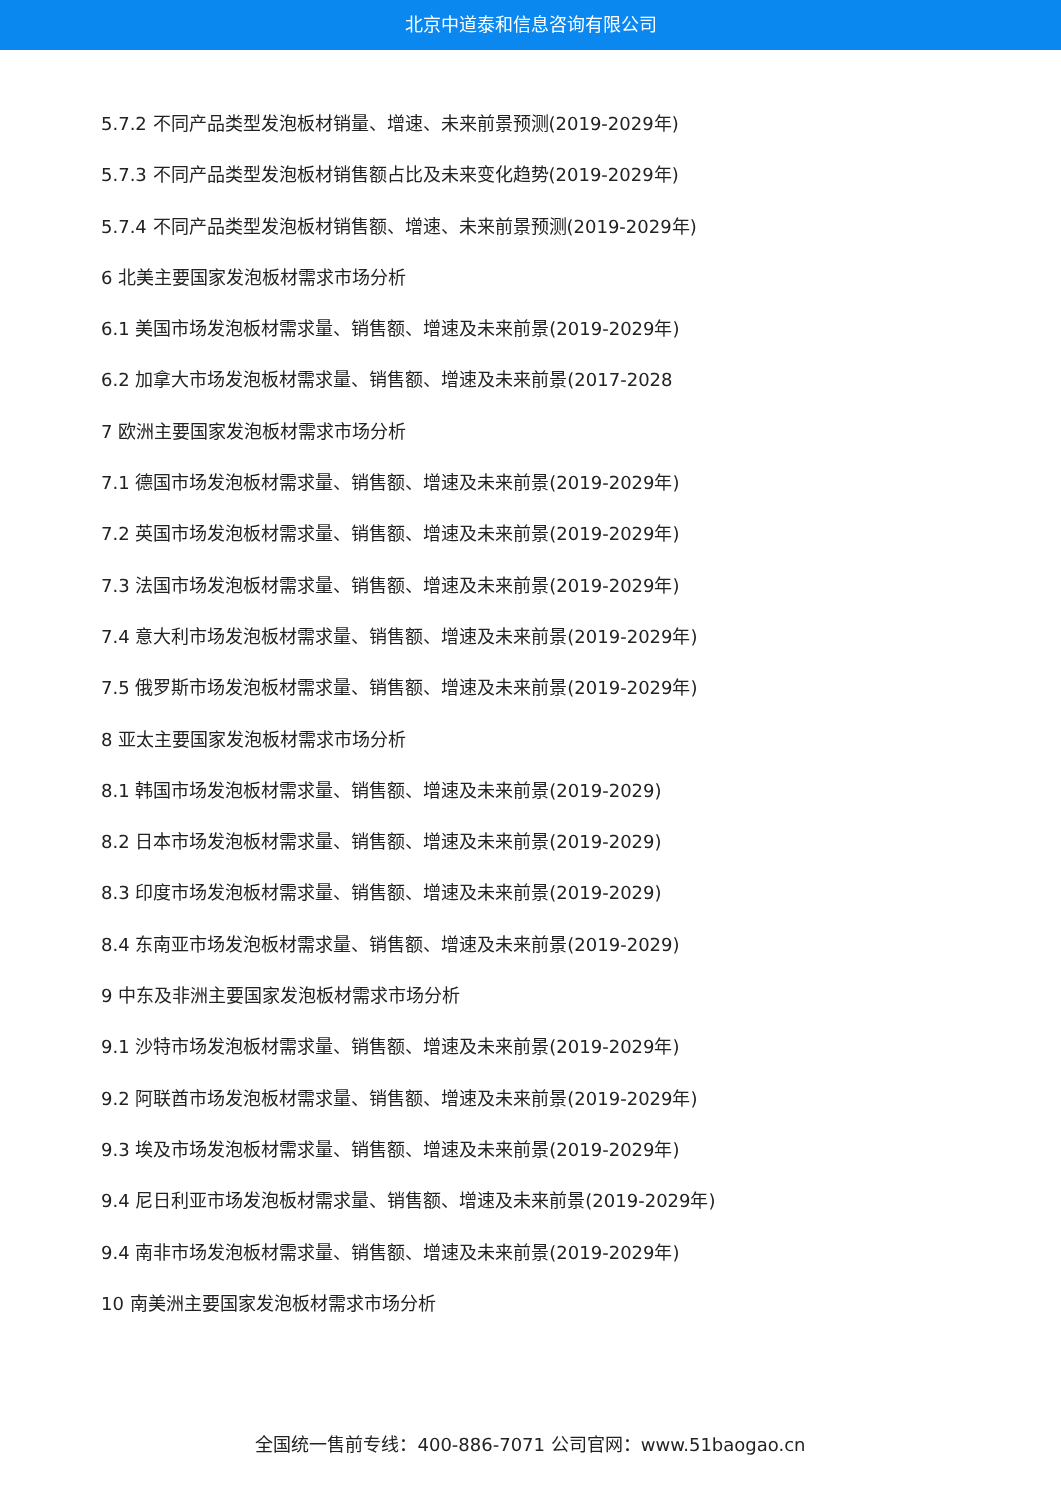北京中道泰和信息咨询有限公司
5.7.2 不同产品类型发泡板材销量、增速、未来前景预测(2019-2029年)
5.7.3 不同产品类型发泡板材销售额占比及未来变化趋势(2019-2029年)
5.7.4 不同产品类型发泡板材销售额、增速、未来前景预测(2019-2029年)
6 北美主要国家发泡板材需求市场分析
6.1 美国市场发泡板材需求量、销售额、增速及未来前景(2019-2029年)
6.2 加拿大市场发泡板材需求量、销售额、增速及未来前景(2017-2028
7 欧洲主要国家发泡板材需求市场分析
7.1 德国市场发泡板材需求量、销售额、增速及未来前景(2019-2029年)
7.2 英国市场发泡板材需求量、销售额、增速及未来前景(2019-2029年)
7.3 法国市场发泡板材需求量、销售额、增速及未来前景(2019-2029年)
7.4 意大利市场发泡板材需求量、销售额、增速及未来前景(2019-2029年)
7.5 俄罗斯市场发泡板材需求量、销售额、增速及未来前景(2019-2029年)
8 亚太主要国家发泡板材需求市场分析
8.1 韩国市场发泡板材需求量、销售额、增速及未来前景(2019-2029)
8.2 日本市场发泡板材需求量、销售额、增速及未来前景(2019-2029)
8.3 印度市场发泡板材需求量、销售额、增速及未来前景(2019-2029)
8.4 东南亚市场发泡板材需求量、销售额、增速及未来前景(2019-2029)
9 中东及非洲主要国家发泡板材需求市场分析
9.1 沙特市场发泡板材需求量、销售额、增速及未来前景(2019-2029年)
9.2 阿联酋市场发泡板材需求量、销售额、增速及未来前景(2019-2029年)
9.3 埃及市场发泡板材需求量、销售额、增速及未来前景(2019-2029年)
9.4 尼日利亚市场发泡板材需求量、销售额、增速及未来前景(2019-2029年)
9.4 南非市场发泡板材需求量、销售额、增速及未来前景(2019-2029年)
10 南美洲主要国家发泡板材需求市场分析
全国统一售前专线：400-886-7071 公司官网：www.51baogao.cn